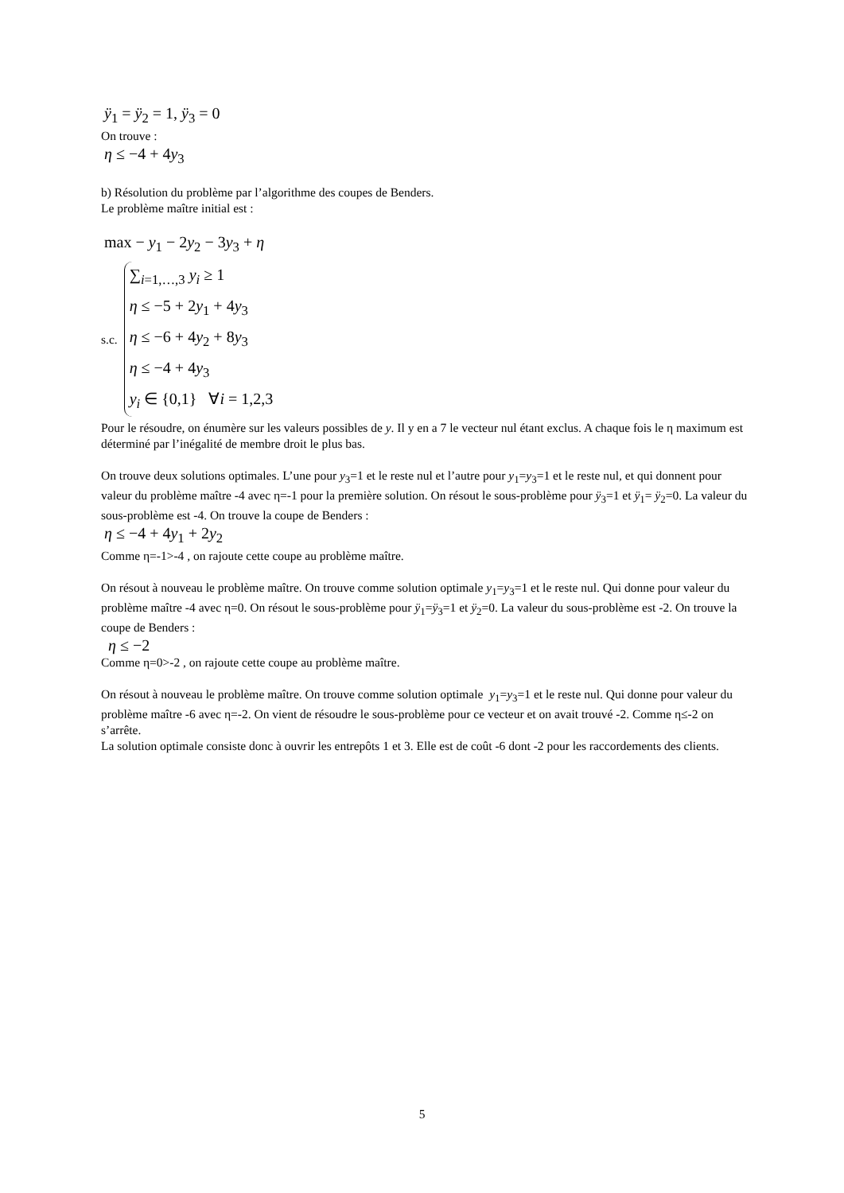ÿ<sub>1</sub> = ÿ<sub>2</sub> = 1, ÿ<sub>3</sub> = 0
On trouve :
η ≤ −4 + 4y<sub>3</sub>
b) Résolution du problème par l’algorithme des coupes de Benders.
Le problème maître initial est :
max − y<sub>1</sub> − 2y<sub>2</sub> − 3y<sub>3</sub> + η
s.c.
∑<sub>i=1,…,3</sub> y<sub>i</sub> ≥ 1
η ≤ −5 + 2y<sub>1</sub> + 4y<sub>3</sub>
η ≤ −6 + 4y<sub>2</sub> + 8y<sub>3</sub>
η ≤ −4 + 4y<sub>3</sub>
y<sub>i</sub> ∈ {0,1} ∀i = 1,2,3
Pour le résoudre, on énumère sur les valeurs possibles de y. Il y en a 7 le vecteur nul étant exclus. A chaque fois le η maximum est déterminé par l’inégalité de membre droit le plus bas.
On trouve deux solutions optimales. L’une pour y<sub>3</sub>=1 et le reste nul et l’autre pour y<sub>1</sub>=y<sub>3</sub>=1 et le reste nul, et qui donnent pour valeur du problème maître -4 avec η=-1 pour la première solution. On résout le sous-problème pour ÿ<sub>3</sub>=1 et ÿ<sub>1</sub>= ÿ<sub>2</sub>=0. La valeur du sous-problème est -4. On trouve la coupe de Benders :
η ≤ −4 + 4y<sub>1</sub> + 2y<sub>2</sub>
Comme η=-1>-4 , on rajoute cette coupe au problème maître.
On résout à nouveau le problème maître. On trouve comme solution optimale y<sub>1</sub>=y<sub>3</sub>=1 et le reste nul. Qui donne pour valeur du problème maître -4 avec η=0. On résout le sous-problème pour ÿ<sub>1</sub>=ÿ<sub>3</sub>=1 et ÿ<sub>2</sub>=0. La valeur du sous-problème est -2. On trouve la coupe de Benders :
η ≤ −2
Comme η=0>-2 , on rajoute cette coupe au problème maître.
On résout à nouveau le problème maître. On trouve comme solution optimale y<sub>1</sub>=y<sub>3</sub>=1 et le reste nul. Qui donne pour valeur du problème maître -6 avec η=-2. On vient de résoudre le sous-problème pour ce vecteur et on avait trouvé -2. Comme η≤-2 on s’arrête.
La solution optimale consiste donc à ouvrir les entrepôts 1 et 3. Elle est de coût -6 dont -2 pour les raccordements des clients.
5